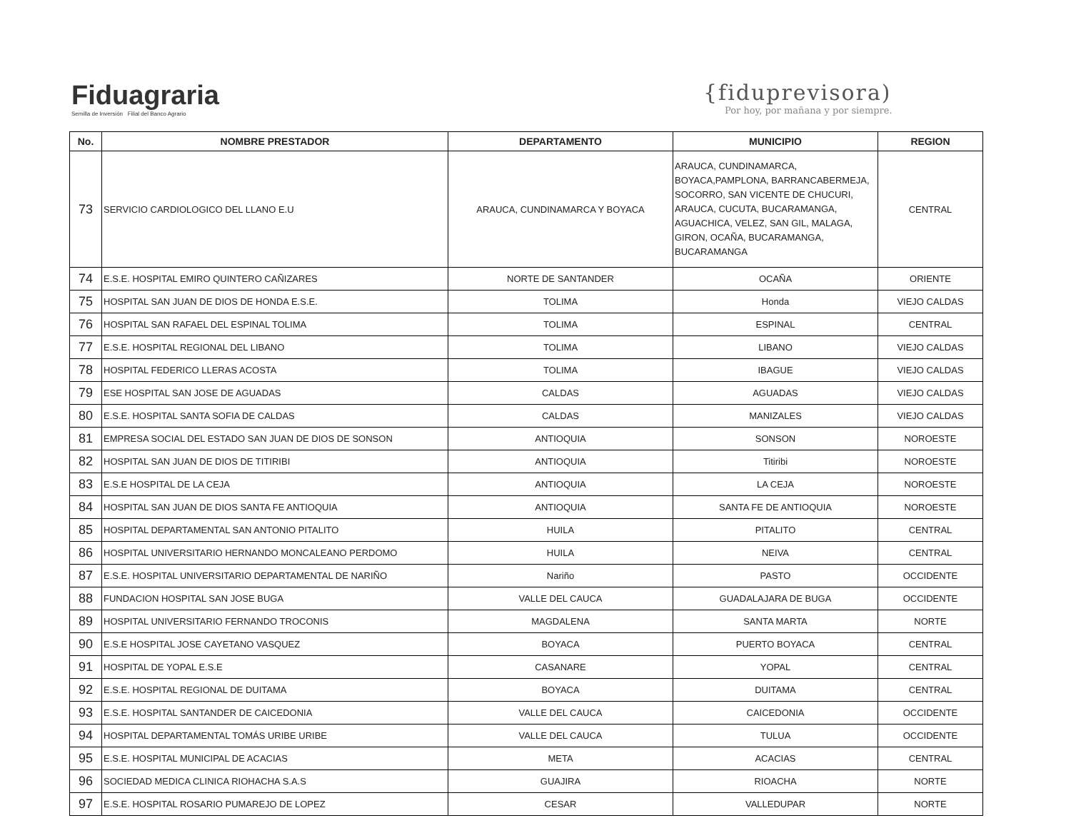Fiduagraria
Semilla de Inversión Filial del Banco Agrario
{fiduprevisora)
Por hoy, por mañana y por siempre.
| No. | NOMBRE PRESTADOR | DEPARTAMENTO | MUNICIPIO | REGION |
| --- | --- | --- | --- | --- |
| 73 | SERVICIO CARDIOLOGICO DEL LLANO E.U | ARAUCA, CUNDINAMARCA Y BOYACA | ARAUCA, CUNDINAMARCA, BOYACA,PAMPLONA, BARRANCABERMEJA, SOCORRO, SAN VICENTE DE CHUCURI, ARAUCA, CUCUTA, BUCARAMANGA, AGUACHICA, VELEZ, SAN GIL, MALAGA, GIRON, OCAÑA, BUCARAMANGA, BUCARAMANGA | CENTRAL |
| 74 | E.S.E. HOSPITAL EMIRO QUINTERO CAÑIZARES | NORTE DE SANTANDER | OCAÑA | ORIENTE |
| 75 | HOSPITAL SAN JUAN DE DIOS DE HONDA E.S.E. | TOLIMA | Honda | VIEJO CALDAS |
| 76 | HOSPITAL SAN RAFAEL DEL ESPINAL TOLIMA | TOLIMA | ESPINAL | CENTRAL |
| 77 | E.S.E. HOSPITAL REGIONAL DEL LIBANO | TOLIMA | LIBANO | VIEJO CALDAS |
| 78 | HOSPITAL FEDERICO LLERAS ACOSTA | TOLIMA | IBAGUE | VIEJO CALDAS |
| 79 | ESE HOSPITAL SAN JOSE DE AGUADAS | CALDAS | AGUADAS | VIEJO CALDAS |
| 80 | E.S.E. HOSPITAL SANTA SOFIA DE CALDAS | CALDAS | MANIZALES | VIEJO CALDAS |
| 81 | EMPRESA SOCIAL DEL ESTADO SAN JUAN DE DIOS DE SONSON | ANTIOQUIA | SONSON | NOROESTE |
| 82 | HOSPITAL SAN JUAN DE DIOS DE TITIRIBI | ANTIOQUIA | Titiribi | NOROESTE |
| 83 | E.S.E HOSPITAL DE LA CEJA | ANTIOQUIA | LA CEJA | NOROESTE |
| 84 | HOSPITAL SAN JUAN DE DIOS SANTA FE ANTIOQUIA | ANTIOQUIA | SANTA FE DE ANTIOQUIA | NOROESTE |
| 85 | HOSPITAL DEPARTAMENTAL SAN ANTONIO PITALITO | HUILA | PITALITO | CENTRAL |
| 86 | HOSPITAL UNIVERSITARIO HERNANDO MONCALEANO PERDOMO | HUILA | NEIVA | CENTRAL |
| 87 | E.S.E. HOSPITAL UNIVERSITARIO DEPARTAMENTAL DE NARIÑO | Nariño | PASTO | OCCIDENTE |
| 88 | FUNDACION HOSPITAL SAN JOSE BUGA | VALLE DEL CAUCA | GUADALAJARA DE BUGA | OCCIDENTE |
| 89 | HOSPITAL UNIVERSITARIO FERNANDO TROCONIS | MAGDALENA | SANTA MARTA | NORTE |
| 90 | E.S.E HOSPITAL JOSE CAYETANO VASQUEZ | BOYACA | PUERTO BOYACA | CENTRAL |
| 91 | HOSPITAL DE YOPAL E.S.E | CASANARE | YOPAL | CENTRAL |
| 92 | E.S.E. HOSPITAL REGIONAL DE DUITAMA | BOYACA | DUITAMA | CENTRAL |
| 93 | E.S.E. HOSPITAL SANTANDER DE CAICEDONIA | VALLE DEL CAUCA | CAICEDONIA | OCCIDENTE |
| 94 | HOSPITAL DEPARTAMENTAL TOMÁS URIBE URIBE | VALLE DEL CAUCA | TULUA | OCCIDENTE |
| 95 | E.S.E. HOSPITAL MUNICIPAL DE ACACIAS | META | ACACIAS | CENTRAL |
| 96 | SOCIEDAD MEDICA CLINICA RIOHACHA S.A.S | GUAJIRA | RIOACHA | NORTE |
| 97 | E.S.E. HOSPITAL ROSARIO PUMAREJO DE LOPEZ | CESAR | VALLEDUPAR | NORTE |